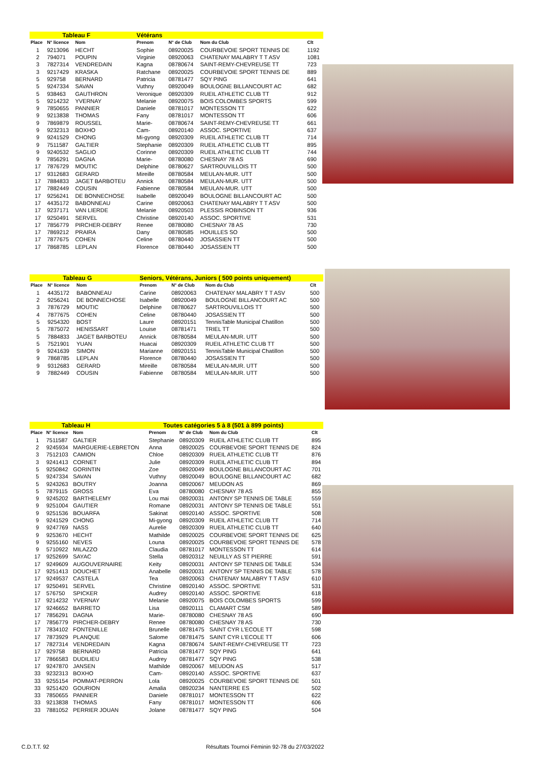| | Tableau F | | Vétérans | | | |
| Place | N° licence | Nom | Prenom | N° de Club | Nom du Club | Clt |
| 1 | 9213096 | HECHT | Sophie | 08920025 | COURBEVOIE SPORT TENNIS DE | 1192 |
| 2 | 794071 | POUPIN | Virginie | 08920063 | CHATENAY MALABRY T T ASV | 1081 |
| 3 | 7827314 | VENDREDAIN | Kagna | 08780674 | SAINT-REMY-CHEVREUSE TT | 723 |
| 3 | 9217429 | KRASKA | Ratchane | 08920025 | COURBEVOIE SPORT TENNIS DE | 889 |
| 5 | 929758 | BERNARD | Patricia | 08781477 | SQY PING | 641 |
| 5 | 9247334 | SAVAN | Vuthny | 08920049 | BOULOGNE BILLANCOURT AC | 682 |
| 5 | 938463 | GAUTHRON | Veronique | 08920309 | RUEIL ATHLETIC CLUB TT | 912 |
| 5 | 9214232 | YVERNAY | Melanie | 08920075 | BOIS COLOMBES SPORTS | 599 |
| 9 | 7850655 | PANNIER | Daniele | 08781017 | MONTESSON TT | 622 |
| 9 | 9213838 | THOMAS | Fany | 08781017 | MONTESSON TT | 606 |
| 9 | 7869879 | ROUSSEL | Marie- | 08780674 | SAINT-REMY-CHEVREUSE TT | 661 |
| 9 | 9232313 | BOXHO | Cam- | 08920140 | ASSOC. SPORTIVE | 637 |
| 9 | 9241529 | CHONG | Mi-gyong | 08920309 | RUEIL ATHLETIC CLUB TT | 714 |
| 9 | 7511587 | GALTIER | Stephanie | 08920309 | RUEIL ATHLETIC CLUB TT | 895 |
| 9 | 9240532 | SAGLIO | Corinne | 08920309 | RUEIL ATHLETIC CLUB TT | 744 |
| 9 | 7856291 | DAGNA | Marie- | 08780080 | CHESNAY 78 AS | 690 |
| 17 | 7876729 | MOUTIC | Delphine | 08780627 | SARTROUVILLOIS TT | 500 |
| 17 | 9312683 | GERARD | Mireille | 08780584 | MEULAN-MUR. UTT | 500 |
| 17 | 7884833 | JAGET BARBOTEU | Annick | 08780584 | MEULAN-MUR. UTT | 500 |
| 17 | 7882449 | COUSIN | Fabienne | 08780584 | MEULAN-MUR. UTT | 500 |
| 17 | 9256241 | DE BONNECHOSE | Isabelle | 08920049 | BOULOGNE BILLANCOURT AC | 500 |
| 17 | 4435172 | BABONNEAU | Carine | 08920063 | CHATENAY MALABRY T T ASV | 500 |
| 17 | 9237171 | VAN LIERDE | Melanie | 08920503 | PLESSIS ROBINSON TT | 936 |
| 17 | 9250491 | SERVEL | Christine | 08920140 | ASSOC. SPORTIVE | 531 |
| 17 | 7856779 | PIRCHER-DEBRY | Renee | 08780080 | CHESNAY 78 AS | 730 |
| 17 | 7869212 | PRAIRA | Dany | 08780585 | HOUILLES SO | 500 |
| 17 | 7877675 | COHEN | Celine | 08780440 | JOSASSIEN TT | 500 |
| 17 | 7868785 | LEPLAN | Florence | 08780440 | JOSASSIEN TT | 500 |
| | Tableau G | | Seniors, Vétérans, Juniors ( 500 points uniquement) | | | |
| Place | N° licence | Nom | Prenom | N° de Club | Nom du Club | Clt |
| 1 | 4435172 | BABONNEAU | Carine | 08920063 | CHATENAY MALABRY T T ASV | 500 |
| 2 | 9256241 | DE BONNECHOSE | Isabelle | 08920049 | BOULOGNE BILLANCOURT AC | 500 |
| 3 | 7876729 | MOUTIC | Delphine | 08780627 | SARTROUVILLOIS TT | 500 |
| 4 | 7877675 | COHEN | Celine | 08780440 | JOSASSIEN TT | 500 |
| 5 | 9254320 | BOST | Laure | 08920151 | TennisTable Municipal Chatillon | 500 |
| 5 | 7875072 | HENISSART | Louise | 08781471 | TRIEL TT | 500 |
| 5 | 7884833 | JAGET BARBOTEU | Annick | 08780584 | MEULAN-MUR. UTT | 500 |
| 5 | 7521901 | YUAN | Huacai | 08920309 | RUEIL ATHLETIC CLUB TT | 500 |
| 9 | 9241639 | SIMON | Marianne | 08920151 | TennisTable Municipal Chatillon | 500 |
| 9 | 7868785 | LEPLAN | Florence | 08780440 | JOSASSIEN TT | 500 |
| 9 | 9312683 | GERARD | Mireille | 08780584 | MEULAN-MUR. UTT | 500 |
| 9 | 7882449 | COUSIN | Fabienne | 08780584 | MEULAN-MUR. UTT | 500 |
| | Tableau H | | Toutes catégories 5 à 8 (501 à 899 points) | | | |
| Place | N° licence | Nom | Prenom | N° de Club | Nom du Club | Clt |
| 1 | 7511587 | GALTIER | Stephanie | 08920309 | RUEIL ATHLETIC CLUB TT | 895 |
| 2 | 9245934 | MARGUERIE-LEBRETON | Anna | 08920025 | COURBEVOIE SPORT TENNIS DE | 824 |
| 3 | 7512103 | CAMION | Chloe | 08920309 | RUEIL ATHLETIC CLUB TT | 876 |
| 3 | 9241413 | CORNET | Julie | 08920309 | RUEIL ATHLETIC CLUB TT | 894 |
| 5 | 9250842 | GORINTIN | Zoe | 08920049 | BOULOGNE BILLANCOURT AC | 701 |
| 5 | 9247334 | SAVAN | Vuthny | 08920049 | BOULOGNE BILLANCOURT AC | 682 |
| 5 | 9243263 | BOUTRY | Joanna | 08920067 | MEUDON AS | 869 |
| 5 | 7879115 | GROSS | Eva | 08780080 | CHESNAY 78 AS | 855 |
| 9 | 9245202 | BARTHELEMY | Lou mai | 08920031 | ANTONY SP TENNIS DE TABLE | 559 |
| 9 | 9251004 | GAUTIER | Romane | 08920031 | ANTONY SP TENNIS DE TABLE | 551 |
| 9 | 9251536 | BOUARFA | Sakinat | 08920140 | ASSOC. SPORTIVE | 508 |
| 9 | 9241529 | CHONG | Mi-gyong | 08920309 | RUEIL ATHLETIC CLUB TT | 714 |
| 9 | 9247769 | NASS | Aurelie | 08920309 | RUEIL ATHLETIC CLUB TT | 640 |
| 9 | 9253670 | HECHT | Mathilde | 08920025 | COURBEVOIE SPORT TENNIS DE | 625 |
| 9 | 9255160 | NEVES | Louna | 08920025 | COURBEVOIE SPORT TENNIS DE | 578 |
| 9 | 5710922 | MILAZZO | Claudia | 08781017 | MONTESSON TT | 614 |
| 17 | 9252699 | SAYAC | Stella | 08920312 | NEUILLY AS ST PIERRE | 591 |
| 17 | 9249609 | AUGOUVERNAIRE | Keity | 08920031 | ANTONY SP TENNIS DE TABLE | 534 |
| 17 | 9251413 | DOUCHET | Anabelle | 08920031 | ANTONY SP TENNIS DE TABLE | 578 |
| 17 | 9249537 | CASTELA | Tea | 08920063 | CHATENAY MALABRY T T ASV | 610 |
| 17 | 9250491 | SERVEL | Christine | 08920140 | ASSOC. SPORTIVE | 531 |
| 17 | 576750 | SPICKER | Audrey | 08920140 | ASSOC. SPORTIVE | 618 |
| 17 | 9214232 | YVERNAY | Melanie | 08920075 | BOIS COLOMBES SPORTS | 599 |
| 17 | 9246652 | BARRETO | Lisa | 08920111 | CLAMART CSM | 589 |
| 17 | 7856291 | DAGNA | Marie- | 08780080 | CHESNAY 78 AS | 690 |
| 17 | 7856779 | PIRCHER-DEBRY | Renee | 08780080 | CHESNAY 78 AS | 730 |
| 17 | 7834102 | FONTENILLE | Brunelle | 08781475 | SAINT CYR L'ECOLE TT | 598 |
| 17 | 7873929 | PLANQUE | Salome | 08781475 | SAINT CYR L'ECOLE TT | 606 |
| 17 | 7827314 | VENDREDAIN | Kagna | 08780674 | SAINT-REMY-CHEVREUSE TT | 723 |
| 17 | 929758 | BERNARD | Patricia | 08781477 | SQY PING | 641 |
| 17 | 7866583 | DUDILIEU | Audrey | 08781477 | SQY PING | 538 |
| 17 | 9247870 | JANSEN | Mathilde | 08920067 | MEUDON AS | 517 |
| 33 | 9232313 | BOXHO | Cam- | 08920140 | ASSOC. SPORTIVE | 637 |
| 33 | 9255154 | POMMAT-PERRON | Lola | 08920025 | COURBEVOIE SPORT TENNIS DE | 501 |
| 33 | 9251420 | GOURION | Amalia | 08920234 | NANTERRE ES | 502 |
| 33 | 7850655 | PANNIER | Daniele | 08781017 | MONTESSON TT | 622 |
| 33 | 9213838 | THOMAS | Fany | 08781017 | MONTESSON TT | 606 |
| 33 | 7881052 | PERRIER JOUAN | Jolane | 08781477 | SQY PING | 504 |
C.D.T.T. 92
Résultats Tournoi Féminin 92-78 du 27/03/2022